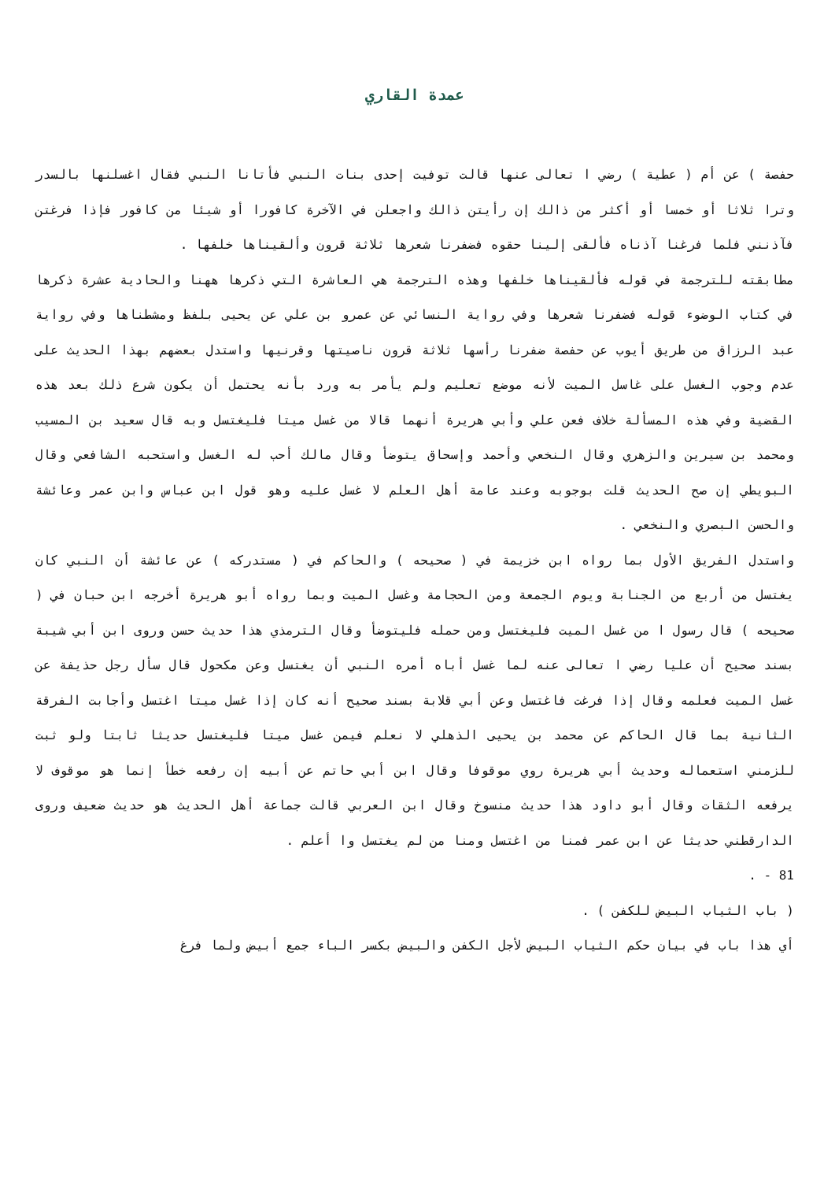عمدة القاري
حفصة ) عن أم ( عطية ) رضي ا تعالى عنها قالت توفيت إحدى بنات النبي فأتانا النبي فقال اغسلنها بالسدر وترا ثلاثا أو خمسا أو أكثر من ذالك إن رأيتن ذالك واجعلن في الآخرة كافورا أو شيئا من كافور فإذا فرغتن فآذنني فلما فرغنا آذناه فألقى إلينا حقوه فضفرنا شعرها ثلاثة قرون وألقيناها خلفها .
مطابقته للترجمة في قوله فألقيناها خلفها وهذه الترجمة هي العاشرة التي ذكرها ههنا والحادية عشرة ذكرها في كتاب الوضوء قوله فضفرنا شعرها وفي رواية النسائي عن عمرو بن علي عن يحيى بلفظ ومشطناها وفي رواية عبد الرزاق من طريق أيوب عن حفصة ضفرنا رأسها ثلاثة قرون ناصيتها وقرنيها واستدل بعضهم بهذا الحديث على عدم وجوب الغسل على غاسل الميت لأنه موضع تعليم ولم يأمر به ورد بأنه يحتمل أن يكون شرع ذلك بعد هذه القضية وفي هذه المسألة خلاف فعن علي وأبي هريرة أنهما قالا من غسل ميتا فليغتسل وبه قال سعيد بن المسيب ومحمد بن سيرين والزهري وقال النخعي وأحمد وإسحاق يتوضأ وقال مالك أحب له الغسل واستحبه الشافعي وقال البويطي إن صح الحديث قلت بوجوبه وعند عامة أهل العلم لا غسل عليه وهو قول ابن عباس وابن عمر وعائشة والحسن البصري والنخعي .
واستدل الفريق الأول بما رواه ابن خزيمة في ( صحيحه ) والحاكم في ( مستدركه ) عن عائشة أن النبي كان يغتسل من أربع من الجنابة ويوم الجمعة ومن الحجامة وغسل الميت وبما رواه أبو هريرة أخرجه ابن حبان في ( صحيحه ) قال رسول ا من غسل الميت فليغتسل ومن حمله فليتوضأ وقال الترمذي هذا حديث حسن وروى ابن أبي شيبة بسند صحيح أن عليا رضي ا تعالى عنه لما غسل أباه أمره النبي أن يغتسل وعن مكحول قال سأل رجل حذيفة عن غسل الميت فعلمه وقال إذا فرغت فاغتسل وعن أبي قلابة بسند صحيح أنه كان إذا غسل ميتا اغتسل وأجابت الفرقة الثانية بما قال الحاكم عن محمد بن يحيى الذهلي لا نعلم فيمن غسل ميتا فليغتسل حديثا ثابتا ولو ثبت للزمني استعماله وحديث أبي هريرة روي موقوفا وقال ابن أبي حاتم عن أبيه إن رفعه خطأ إنما هو موقوف لا يرفعه الثقات وقال أبو داود هذا حديث منسوخ وقال ابن العربي قالت جماعة أهل الحديث هو حديث ضعيف وروى الدارقطني حديثا عن ابن عمر فمنا من اغتسل ومنا من لم يغتسل وا أعلم .
81 - .
( باب الثياب البيض للكفن ) .
أي هذا باب في بيان حكم الثياب البيض لأجل الكفن والبيض بكسر الباء جمع أبيض ولما فرغ